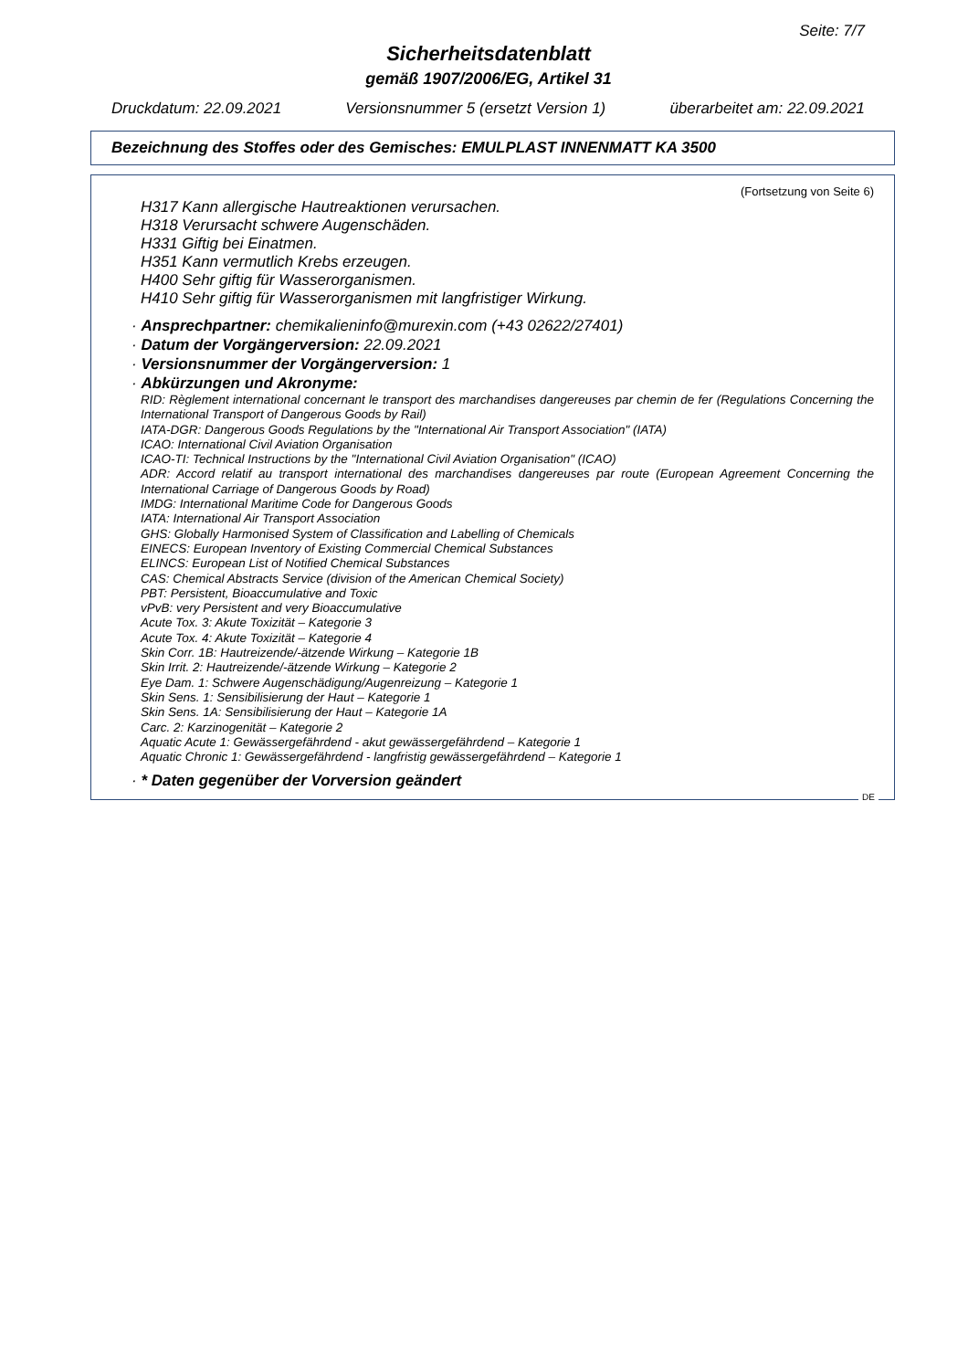Seite: 7/7
Sicherheitsdatenblatt
gemäß 1907/2006/EG, Artikel 31
Druckdatum: 22.09.2021 Versionsnummer 5 (ersetzt Version 1) überarbeitet am: 22.09.2021
Bezeichnung des Stoffes oder des Gemisches: EMULPLAST INNENMATT KA 3500
(Fortsetzung von Seite 6)
H317 Kann allergische Hautreaktionen verursachen.
H318 Verursacht schwere Augenschäden.
H331 Giftig bei Einatmen.
H351 Kann vermutlich Krebs erzeugen.
H400 Sehr giftig für Wasserorganismen.
H410 Sehr giftig für Wasserorganismen mit langfristiger Wirkung.
· Ansprechpartner: chemikalieninfo@murexin.com (+43 02622/27401)
· Datum der Vorgängerversion: 22.09.2021
· Versionsnummer der Vorgängerversion: 1
· Abkürzungen und Akronyme:
RID: Règlement international concernant le transport des marchandises dangereuses par chemin de fer (Regulations Concerning the International Transport of Dangerous Goods by Rail)
IATA-DGR: Dangerous Goods Regulations by the "International Air Transport Association" (IATA)
ICAO: International Civil Aviation Organisation
ICAO-TI: Technical Instructions by the "International Civil Aviation Organisation" (ICAO)
ADR: Accord relatif au transport international des marchandises dangereuses par route (European Agreement Concerning the International Carriage of Dangerous Goods by Road)
IMDG: International Maritime Code for Dangerous Goods
IATA: International Air Transport Association
GHS: Globally Harmonised System of Classification and Labelling of Chemicals
EINECS: European Inventory of Existing Commercial Chemical Substances
ELINCS: European List of Notified Chemical Substances
CAS: Chemical Abstracts Service (division of the American Chemical Society)
PBT: Persistent, Bioaccumulative and Toxic
vPvB: very Persistent and very Bioaccumulative
Acute Tox. 3: Akute Toxizität – Kategorie 3
Acute Tox. 4: Akute Toxizität – Kategorie 4
Skin Corr. 1B: Hautreizende/-ätzende Wirkung – Kategorie 1B
Skin Irrit. 2: Hautreizende/-ätzende Wirkung – Kategorie 2
Eye Dam. 1: Schwere Augenschädigung/Augenreizung – Kategorie 1
Skin Sens. 1: Sensibilisierung der Haut – Kategorie 1
Skin Sens. 1A: Sensibilisierung der Haut – Kategorie 1A
Carc. 2: Karzinogenität – Kategorie 2
Aquatic Acute 1: Gewässergefährdend - akut gewässergefährdend – Kategorie 1
Aquatic Chronic 1: Gewässergefährdend - langfristig gewässergefährdend – Kategorie 1
· * Daten gegenüber der Vorversion geändert
DE